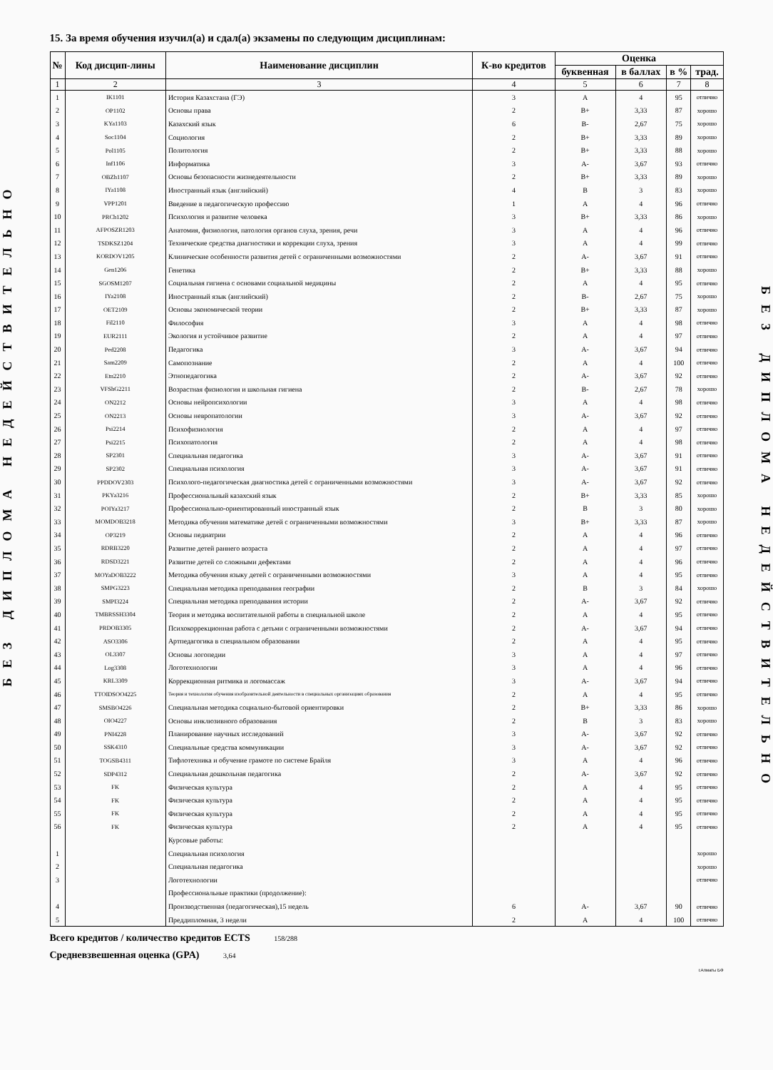БЕЗ ДИПЛОМА НЕДЕЙСТВИТЕЛЬНО
15. За время обучения изучил(а) и сдал(а) экзамены по следующим дисциплинам:
| № | Код дисцип-лины | Наименование дисциплин | К-во кредитов | Оценка | | | |
| --- | --- | --- | --- | --- | --- | --- | --- |
| | | | | буквенная | в баллах | в % | трад. |
| 1 | 2 | 3 | 4 | 5 | 6 | 7 | 8 |
| 1 | IK1101 | История Казахстана (ГЭ) | 3 | A | 4 | 95 | отлично |
| 2 | OP1102 | Основы права | 2 | B+ | 3,33 | 87 | хорошо |
| 3 | KYa1103 | Казахский язык | 6 | B- | 2,67 | 75 | хорошо |
| 4 | Soc1104 | Социология | 2 | B+ | 3,33 | 89 | хорошо |
| 5 | Pol1105 | Политология | 2 | B+ | 3,33 | 88 | хорошо |
| 6 | Inf1106 | Информатика | 3 | A- | 3,67 | 93 | отлично |
| 7 | OBZh1107 | Основы безопасности жизнедеятельности | 2 | B+ | 3,33 | 89 | хорошо |
| 8 | IYa1108 | Иностранный язык (английский) | 4 | B | 3 | 83 | хорошо |
| 9 | VPP1201 | Введение в педагогическую профессию | 1 | A | 4 | 96 | отлично |
| 10 | PRCh1202 | Психология и развитие человека | 3 | B+ | 3,33 | 86 | хорошо |
| 11 | AFPOSZR1203 | Анатомия, физиология, патология органов слуха, зрения, речи | 3 | A | 4 | 96 | отлично |
| 12 | TSDKSZ1204 | Технические средства диагностики и коррекции слуха, зрения | 3 | A | 4 | 99 | отлично |
| 13 | KORDOV1205 | Клинические особенности развития детей с ограниченными возможностями | 2 | A- | 3,67 | 91 | отлично |
| 14 | Gen1206 | Генетика | 2 | B+ | 3,33 | 88 | хорошо |
| 15 | SGOSM1207 | Социальная гигиена с основами социальной медицины | 2 | A | 4 | 95 | отлично |
| 16 | IYa2108 | Иностранный язык (английский) | 2 | B- | 2,67 | 75 | хорошо |
| 17 | OET2109 | Основы экономической теории | 2 | B+ | 3,33 | 87 | хорошо |
| 18 | Fil2110 | Философия | 3 | A | 4 | 98 | отлично |
| 19 | EUR2111 | Экология и устойчивое развитие | 2 | A | 4 | 97 | отлично |
| 20 | Ped2208 | Педагогика | 3 | A- | 3,67 | 94 | отлично |
| 21 | Sam2209 | Самопознание | 2 | A | 4 | 100 | отлично |
| 22 | Etn2210 | Этнопедагогика | 2 | A- | 3,67 | 92 | отлично |
| 23 | VFShG2211 | Возрастная физиология и школьная гигиена | 2 | B- | 2,67 | 78 | хорошо |
| 24 | ON2212 | Основы нейропсихологии | 3 | A | 4 | 98 | отлично |
| 25 | ON2213 | Основы невропатологии | 3 | A- | 3,67 | 92 | отлично |
| 26 | Psi2214 | Психофизиология | 2 | A | 4 | 97 | отлично |
| 27 | Psi2215 | Психопатология | 2 | A | 4 | 98 | отлично |
| 28 | SP2301 | Специальная педагогика | 3 | A- | 3,67 | 91 | отлично |
| 29 | SP2302 | Специальная психология | 3 | A- | 3,67 | 91 | отлично |
| 30 | PPDDOV2303 | Психолого-педагогическая диагностика детей с ограниченными возможностями | 3 | A- | 3,67 | 92 | отлично |
| 31 | PKYa3216 | Профессиональный казахский язык | 2 | B+ | 3,33 | 85 | хорошо |
| 32 | POIYa3217 | Профессионально-ориентированный иностранный язык | 2 | B | 3 | 80 | хорошо |
| 33 | MOMDOB3218 | Методика обучения математике детей с ограниченными возможностями | 3 | B+ | 3,33 | 87 | хорошо |
| 34 | OP3219 | Основы педиатрии | 2 | A | 4 | 96 | отлично |
| 35 | RDRB3220 | Развитие детей раннего возраста | 2 | A | 4 | 97 | отлично |
| 36 | RDSD3221 | Развитие детей со сложными дефектами | 2 | A | 4 | 96 | отлично |
| 37 | MOYaDOB3222 | Методика обучения языку детей с ограниченными возможностями | 3 | A | 4 | 95 | отлично |
| 38 | SMPG3223 | Специальная методика преподавания географии | 2 | B | 3 | 84 | хорошо |
| 39 | SMPI3224 | Специальная методика преподавания истории | 2 | A- | 3,67 | 92 | отлично |
| 40 | TMBRSSH3304 | Теория и методика воспитательной работы в специальной школе | 2 | A | 4 | 95 | отлично |
| 41 | PRDOB3305 | Психокоррекционная работа с детьми с ограниченными возможностями | 2 | A- | 3,67 | 94 | отлично |
| 42 | ASO3306 | Артпедагогика в специальном образовании | 2 | A | 4 | 95 | отлично |
| 43 | OL3307 | Основы логопедии | 3 | A | 4 | 97 | отлично |
| 44 | Log3308 | Логотехнологии | 3 | A | 4 | 96 | отлично |
| 45 | KRL3309 | Коррекционная ритмика и логомассаж | 3 | A- | 3,67 | 94 | отлично |
| 46 | TTOIDSOO4225 | Теория и технология обучения изобразительной деятельности в специальных организациях образования | 2 | A | 4 | 95 | отлично |
| 47 | SMSBO4226 | Специальная методика социально-бытовой ориентировки | 2 | B+ | 3,33 | 86 | хорошо |
| 48 | OIO4227 | Основы инклюзивного образования | 2 | B | 3 | 83 | хорошо |
| 49 | PNI4228 | Планирование научных исследований | 3 | A- | 3,67 | 92 | отлично |
| 50 | SSK4310 | Специальные средства коммуникации | 3 | A- | 3,67 | 92 | отлично |
| 51 | TOGSB4311 | Тифлотехника и обучение грамоте по системе Брайля | 3 | A | 4 | 96 | отлично |
| 52 | SDP4312 | Специальная дошкольная педагогика | 2 | A- | 3,67 | 92 | отлично |
| 53 | FK | Физическая культура | 2 | A | 4 | 95 | отлично |
| 54 | FK | Физическая культура | 2 | A | 4 | 95 | отлично |
| 55 | FK | Физическая культура | 2 | A | 4 | 95 | отлично |
| 56 | FK | Физическая культура | 2 | A | 4 | 95 | отлично |
| | | Курсовые работы: | | | | | |
| 1 | | Специальная психология | | | | | хорошо |
| 2 | | Специальная педагогика | | | | | хорошо |
| 3 | | Логотехнологии | | | | | отлично |
| | | Профессиональные практики (продолжение): | | | | | |
| 4 | | Производственная (педагогическая),15 недель | 6 | A- | 3,67 | 90 | отлично |
| 5 | | Преддипломная, 3 недели | 2 | A | 4 | 100 | отлично |
Всего кредитов / количество кредитов ECTS 158/288
Средневзвешенная оценка (GPA) 3,64
г.Алматы БФ
БЕЗ ДИПЛОМА НЕДЕЙСТВИТЕЛЬНО